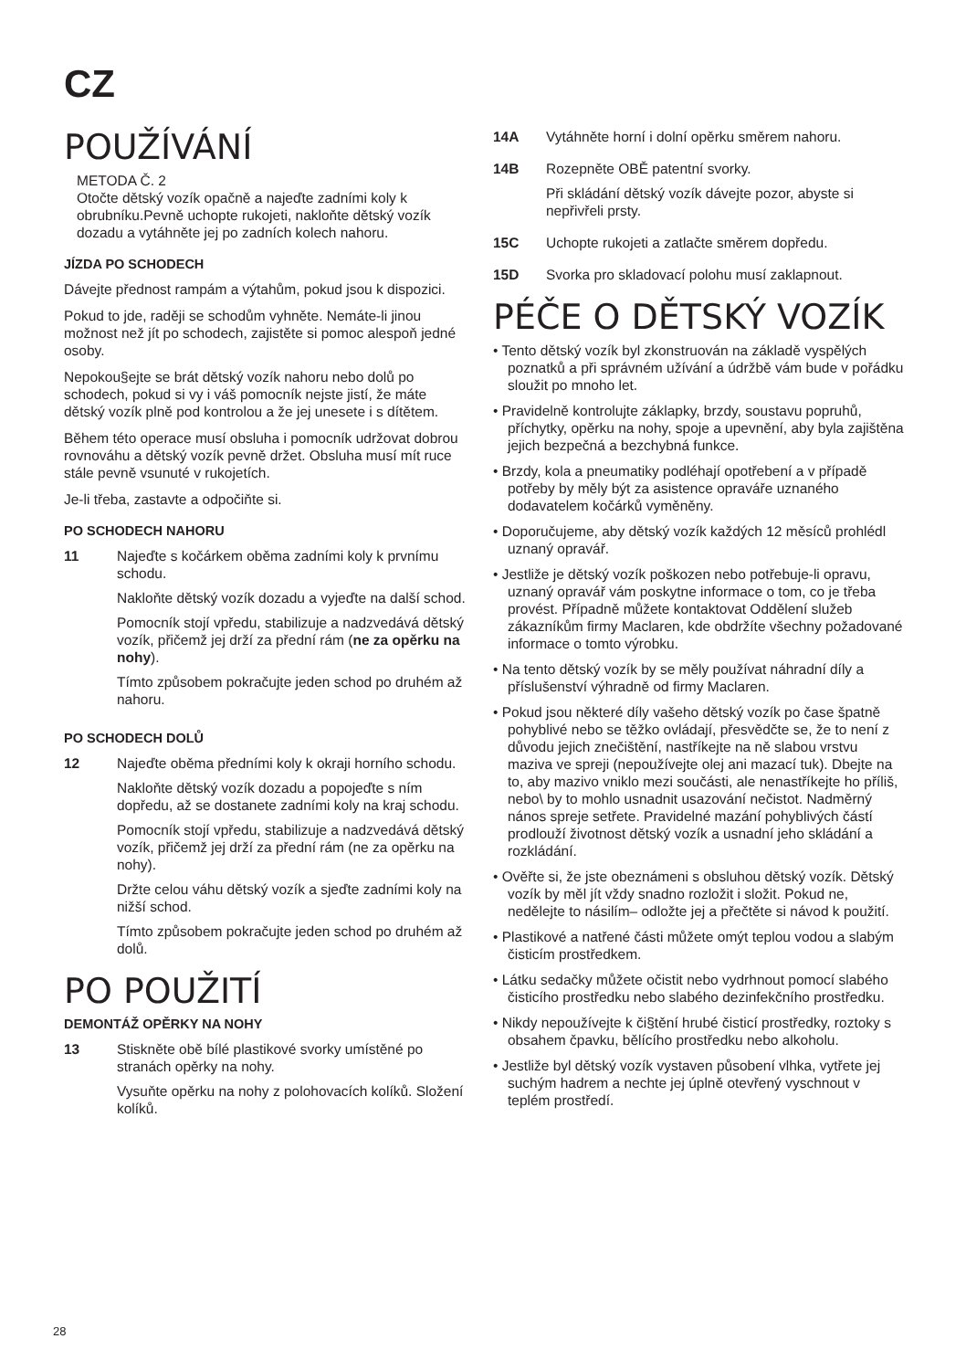CZ
POUŽÍVÁNÍ
METODA Č. 2
Otočte dětský vozík opačně a najeďte zadními koly k obrubníku.Pevně uchopte rukojeti, nakloňte dětský vozík dozadu a vytáhněte jej po zadních kolech nahoru.
JÍZDA PO SCHODECH
Dávejte přednost rampám a výtahům, pokud jsou k dispozici.
Pokud to jde, raději se schodům vyhněte. Nemáte-li jinou možnost než jít po schodech, zajistěte si pomoc alespoň jedné osoby.
Nepokou§ejte se brát dětský vozík nahoru nebo dolů po schodech, pokud si vy i váš pomocník nejste jistí, že máte dětský vozík plně pod kontrolou a že jej unesete i s dítětem.
Během této operace musí obsluha i pomocník udržovat dobrou rovnováhu a dětský vozík pevně držet. Obsluha musí mít ruce stále pevně vsunuté v rukojetích.
Je-li třeba, zastavte a odpočiňte si.
PO SCHODECH NAHORU
11 Najeďte s kočárkem oběma zadními koly k prvnímu schodu.
Nakloňte dětský vozík dozadu a vyjeďte na další schod.
Pomocník stojí vpředu, stabilizuje a nadzvedává dětský vozík, přičemž jej drží za přední rám (ne za opěrku na nohy).
Tímto způsobem pokračujte jeden schod po druhém až nahoru.
PO SCHODECH DOLŮ
12 Najeďte oběma předními koly k okraji horního schodu.
Nakloňte dětský vozík dozadu a popojeďte s ním dopředu, až se dostanete zadními koly na kraj schodu.
Pomocník stojí vpředu, stabilizuje a nadzvedává dětský vozík, přičemž jej drží za přední rám (ne za opěrku na nohy).
Držte celou váhu dětský vozík a sjeďte zadními koly na nižší schod.
Tímto způsobem pokračujte jeden schod po druhém až dolů.
PO POUŽITÍ
DEMONTÁŽ OPĚRKY NA NOHY
13 Stiskněte obě bílé plastikové svorky umístěné po stranách opěrky na nohy.
Vysuňte opěrku na nohy z polohovacích kolíků. Složení kolíků.
14A Vytáhněte horní i dolní opěrku směrem nahoru.
14B Rozepněte OBĚ patentní svorky.
Při skládání dětský vozík dávejte pozor, abyste si nepřivřeli prsty.
15C Uchopte rukojeti a zatlačte směrem dopředu.
15D Svorka pro skladovací polohu musí zaklapnout.
PÉČE O DĚTSKÝ VOZÍK
• Tento dětský vozík byl zkonstruován na základě vyspělých poznatků a při správném užívání a údržbě vám bude v pořádku sloužit po mnoho let.
• Pravidelně kontrolujte záklapky, brzdy, soustavu popruhů, příchytky, opěrku na nohy, spoje a upevnění, aby byla zajištěna jejich bezpečná a bezchybná funkce.
• Brzdy, kola a pneumatiky podléhají opotřebení a v případě potřeby by měly být za asistence opraváře uznaného dodavatelem kočárků vyměněny.
• Doporučujeme, aby dětský vozík každých 12 měsíců prohlédl uznaný opravář.
• Jestliže je dětský vozík poškozen nebo potřebuje-li opravu, uznaný opravář vám poskytne informace o tom, co je třeba provést. Případně můžete kontaktovat Oddělení služeb zákazníkům firmy Maclaren, kde obdržíte všechny požadované informace o tomto výrobku.
• Na tento dětský vozík by se měly používat náhradní díly a příslušenství výhradně od firmy Maclaren.
• Pokud jsou některé díly vašeho dětský vozík po čase špatně pohyblivé nebo se těžko ovládají, přesvědčte se, že to není z důvodu jejich znečištění, nastříkejte na ně slabou vrstvu maziva ve spreji (nepoužívejte olej ani mazací tuk). Dbejte na to, aby mazivo vniklo mezi součásti, ale nenastříkejte ho příliš, nebo\ by to mohlo usnadnit usazování nečistot. Nadměrný nános spreje setřete. Pravidelné mazání pohyblivých částí prodlouží životnost dětský vozík a usnadní jeho skládání a rozkládání.
• Ověřte si, že jste obeznámeni s obsluhou dětský vozík. Dětský vozík by měl jít vždy snadno rozložit i složit. Pokud ne, nedělejte to násilím– odložte jej a přečtěte si návod k použití.
• Plastikové a natřené části můžete omýt teplou vodou a slabým čisticím prostředkem.
• Látku sedačky můžete očistit nebo vydrhnout pomocí slabého čisticího prostředku nebo slabého dezinfekčního prostředku.
• Nikdy nepoužívejte k či§tění hrubé čisticí prostředky, roztoky s obsahem čpavku, bělícího prostředku nebo alkoholu.
• Jestliže byl dětský vozík vystaven působení vlhka, vytřete jej suchým hadrem a nechte jej úplně otevřený vyschnout v teplém prostředí.
28